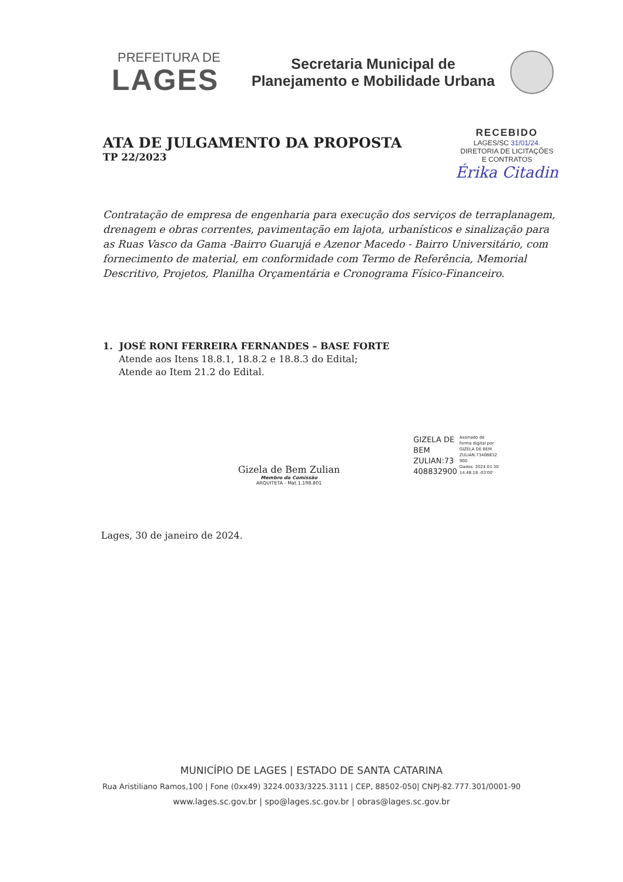PREFEITURA DE
LAGES
Secretaria Municipal de
Planejamento e Mobilidade Urbana
ATA DE JULGAMENTO DA PROPOSTA
TP 22/2023
RECEBIDO
LAGES/SC 31/01/24.
DIRETORIA DE LICITAÇÕES
E CONTRATOS
Érika Citadin
Contratação de empresa de engenharia para execução dos serviços de terraplanagem, drenagem e obras correntes, pavimentação em lajota, urbanísticos e sinalização para as Ruas Vasco da Gama -Bairro Guarujá e Azenor Macedo - Bairro Universitário, com fornecimento de material, em conformidade com Termo de Referência, Memorial Descritivo, Projetos, Planilha Orçamentária e Cronograma Físico-Financeiro.
1. JOSÉ RONI FERREIRA FERNANDES – BASE FORTE
Atende aos Itens 18.8.1, 18.8.2 e 18.8.3 do Edital;
Atende ao Item 21.2 do Edital.
Gizela de Bem Zulian
Membro da Comissão
ARQUITETA - Mat.1.198.801
GIZELA DE
BEM
ZULIAN:73
408832900
Assinado de
forma digital por
GIZELA DE BEM
ZULIAN:73408832
900
Dados: 2024.01.30
14:48:18 -03'00'
Lages, 30 de janeiro de 2024.
MUNICÍPIO DE LAGES | ESTADO DE SANTA CATARINA
Rua Aristiliano Ramos,100 | Fone (0xx49) 3224.0033/3225.3111 | CEP, 88502-050| CNPJ-82.777.301/0001-90
www.lages.sc.gov.br | spo@lages.sc.gov.br | obras@lages.sc.gov.br